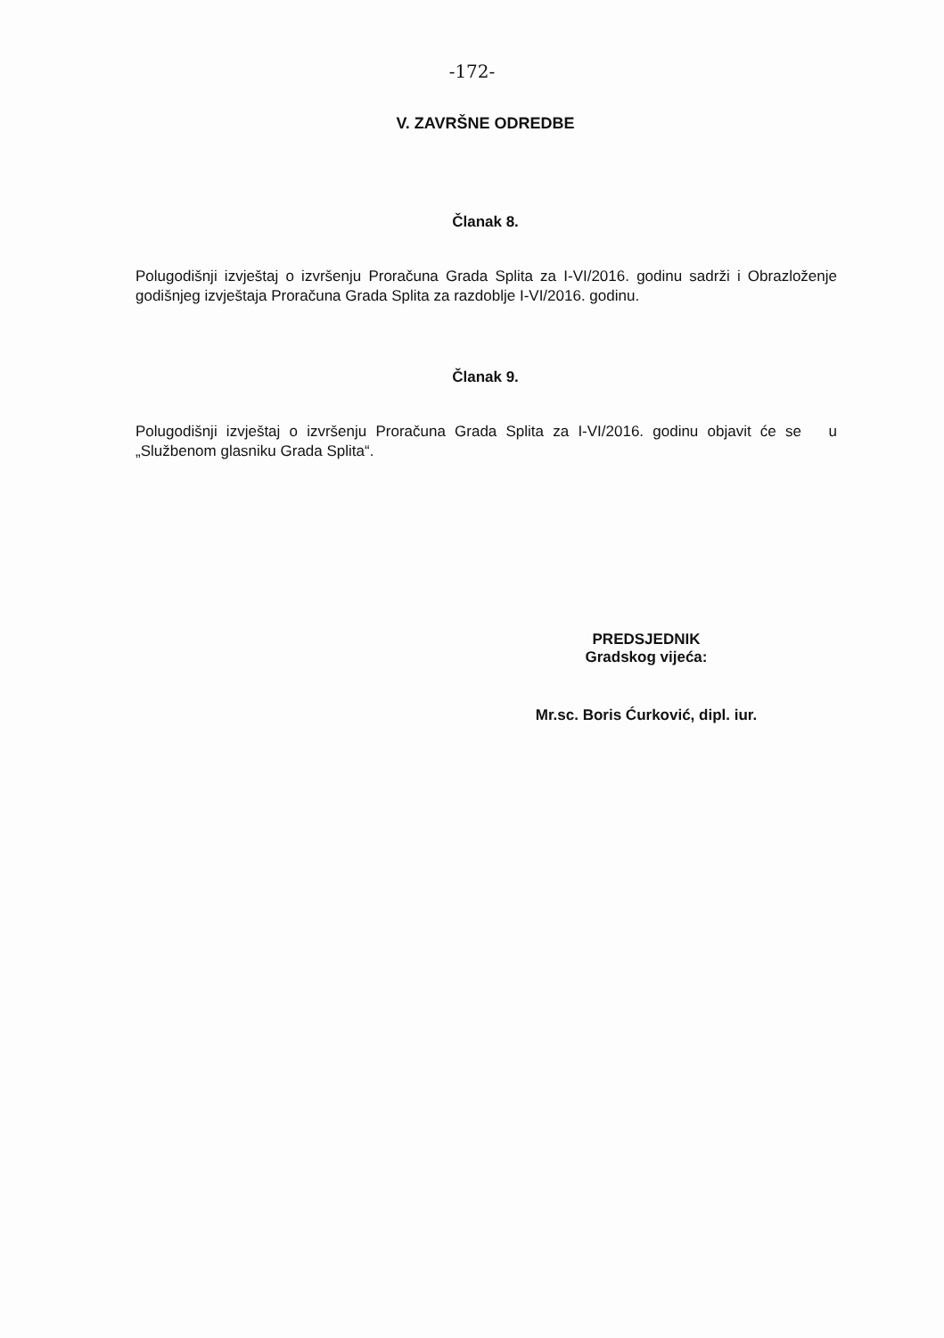-172-
V. ZAVRŠNE ODREDBE
Članak 8.
Polugodišnji izvještaj o izvršenju Proračuna Grada Splita za I-VI/2016. godinu sadrži i Obrazloženje godišnjeg izvještaja Proračuna Grada Splita za razdoblje I-VI/2016. godinu.
Članak 9.
Polugodišnji izvještaj o izvršenju Proračuna Grada Splita za I-VI/2016. godinu objavit će se u „Službenom glasniku Grada Splita“.
PREDSJEDNIK
Gradskog vijeća:
Mr.sc. Boris Ćurković, dipl. iur.